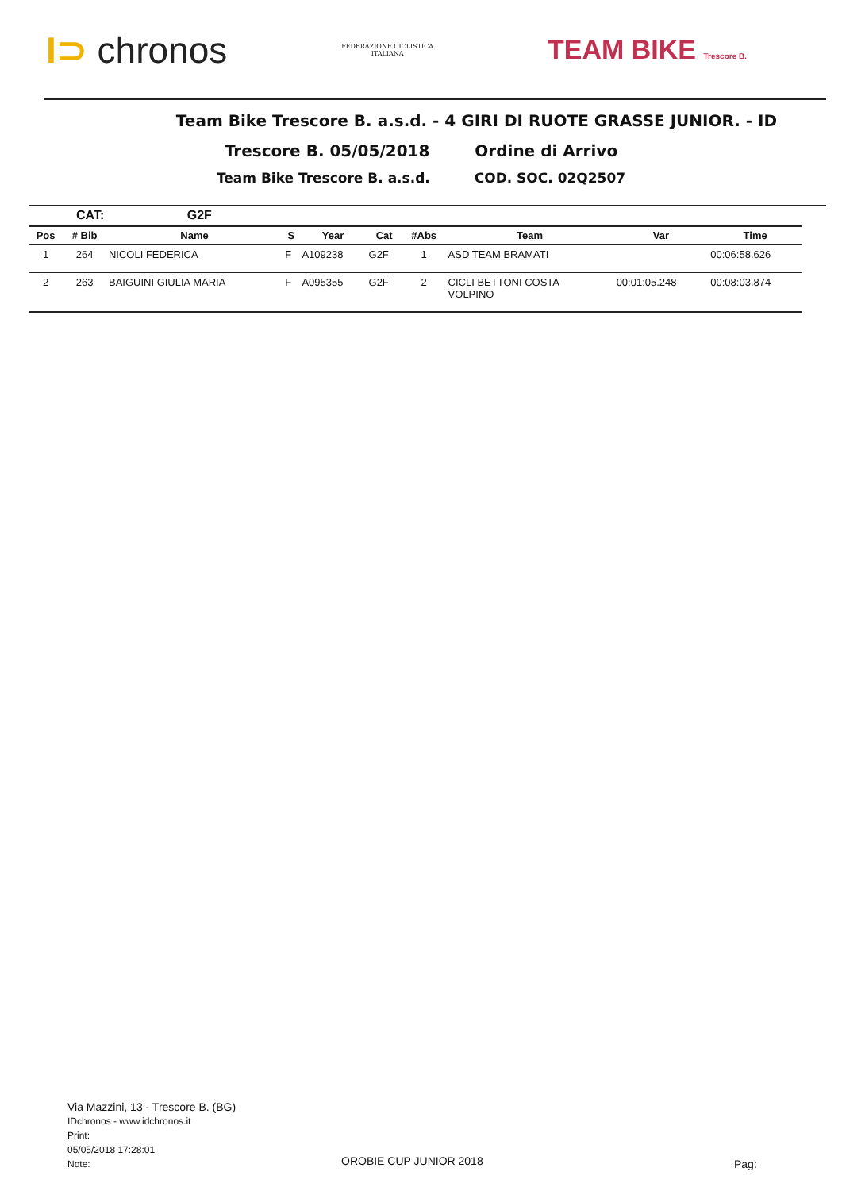I⊃ chronos
FEDERAZIONE CICLISTICA
ITALIANA
TEAM BIKE Trescore B.
Team Bike Trescore B. a.s.d. - 4 GIRI DI RUOTE GRASSE JUNIOR. - ID
Trescore B. 05/05/2018 Ordine di Arrivo
Team Bike Trescore B. a.s.d. COD. SOC. 02Q2507
CAT: G2F
| Pos | # Bib | Name | S | Year | Cat | #Abs | Team | Var | Time |
| --- | --- | --- | --- | --- | --- | --- | --- | --- | --- |
| 1 | 264 | NICOLI FEDERICA | F | A109238 | G2F | 1 | ASD TEAM BRAMATI | | 00:06:58.626 |
| 2 | 263 | BAIGUINI GIULIA MARIA | F | A095355 | G2F | 2 | CICLI BETTONI COSTA VOLPINO | 00:01:05.248 | 00:08:03.874 |
Via Mazzini, 13 - Trescore B. (BG)
IDchronos - www.idchronos.it
Print:
05/05/2018 17:28:01
Note:
OROBIE CUP JUNIOR 2018 Pag: